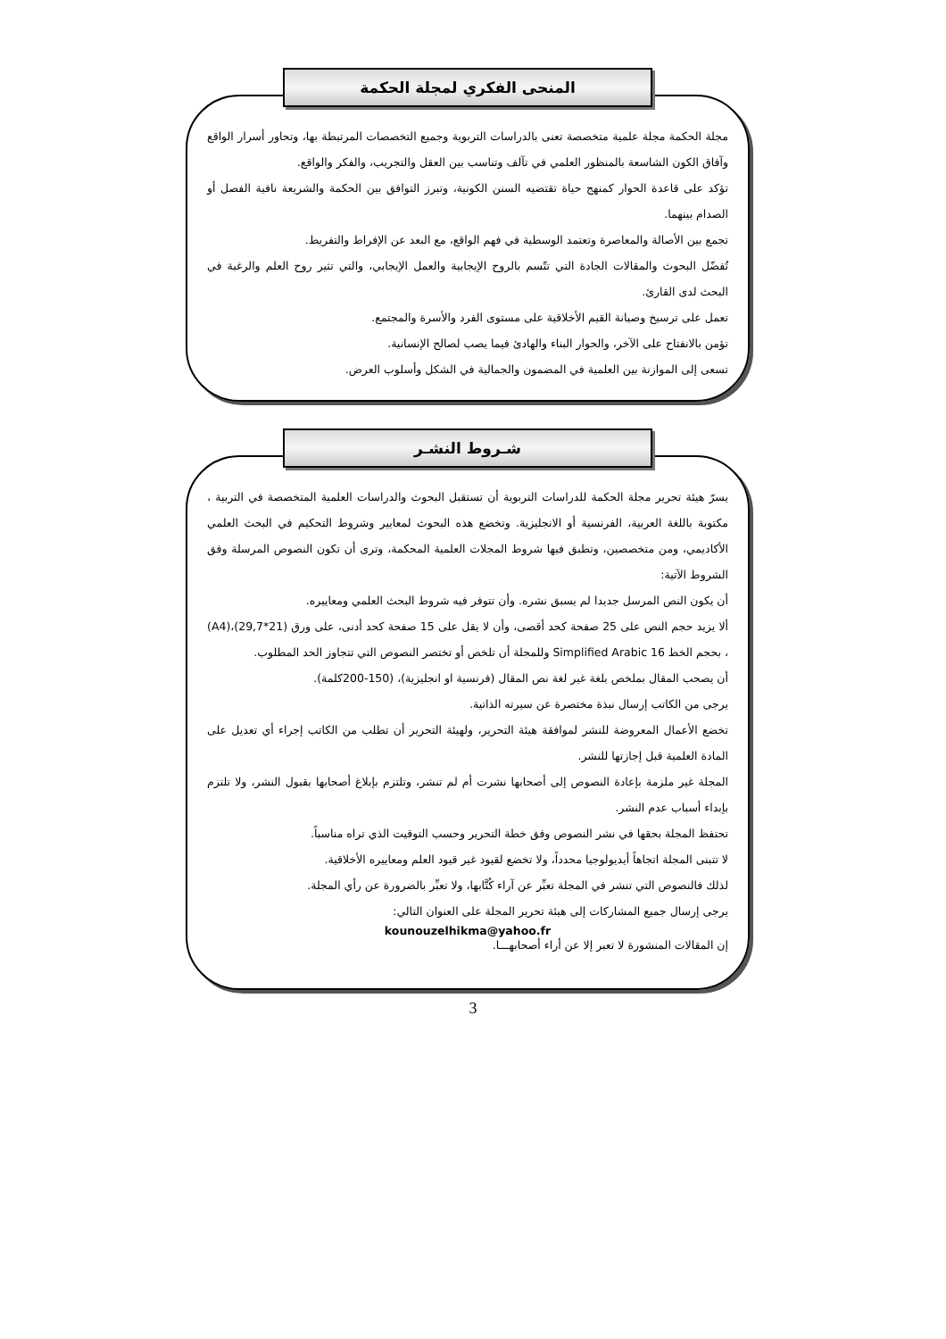المنحى الفكري لمجلة الحكمة
مجلة الحكمة مجلة علمية متخصصة تعنى بالدراسات التربوية وجميع التخصصات المرتبطة بها، وتحاور أسرار الواقع وآفاق الكون الشاسعة بالمنظور العلمي في تآلف وتناسب بين العقل والتجريب، والفكر والواقع.
تؤكد على قاعدة الحوار كمنهج حياة تقتضيه السنن الكونية، وتبرز التوافق بين الحكمة والشريعة نافية الفصل أو الصدام بينهما.
تجمع بين الأصالة والمعاصرة وتعتمد الوسطية في فهم الواقع، مع البعد عن الإفراط والتفريط.
تُفضّل البحوث والمقالات الجادة التي تتّسم بالروح الإيجابية والعمل الإيجابي، والتي تثير روح العلم والرغبة في البحث لدى القارئ.
تعمل على ترسيخ وصيانة القيم الأخلاقية على مستوى الفرد والأسرة والمجتمع.
تؤمن بالانفتاح على الآخر، والحوار البناء والهادئ فيما يصب لصالح الإنسانية.
تسعى إلى الموازنة بين العلمية في المضمون والجمالية في الشكل وأسلوب العرض.
شـروط النشـر
يسرّ هيئة تحرير مجلة الحكمة للدراسات التربوية أن تستقبل البحوث والدراسات العلمية المتخصصة في التربية ، مكتوبة باللغة العربية، الفرنسية أو الانجليزية. وتخضع هذه البحوث لمعايير وشروط التحكيم في البحث العلمي الأكاديمي، ومن متخصصين، وتطبق فيها شروط المجلات العلمية المحكمة، وترى أن تكون النصوص المرسلة وفق الشروط الآتية:
أن يكون النص المرسل جديدا لم يسبق نشره. وأن تتوفر فيه شروط البحث العلمي ومعاييره.
ألا يزيد حجم النص على 25 صفحة كحد أقصى، وأن لا يقل على 15 صفحة كحد أدنى، على ورق (21*29,7)،(A4) ، بحجم الخط Simplified Arabic 16 وللمجلة أن تلخص أو تختصر النصوص التي تتجاوز الحد المطلوب.
أن يصحب المقال بملخص بلغة غير لغة نص المقال (فرنسية او انجليزية)، (150-200كلمة).
يرجى من الكاتب إرسال نبذة مختصرة عن سيرته الذاتية.
تخضع الأعمال المعروضة للنشر لموافقة هيئة التحرير، ولهيئة التحرير أن تطلب من الكاتب إجراء أي تعديل على المادة العلمية قبل إجازتها للنشر.
المجلة غير ملزمة بإعادة النصوص إلى أصحابها نشرت أم لم تنشر، وتلتزم بإبلاغ أصحابها بقبول النشر، ولا تلتزم بإبداء أسباب عدم النشر.
تحتفظ المجلة بحقها في نشر النصوص وفق خطة التحرير وحسب التوقيت الذي تراه مناسباً.
لا تتبنى المجلة اتجاهاً أيديولوجيا محدداً، ولا تخضع لقيود غير قيود العلم ومعاييره الأخلاقية.
لذلك فالنصوص التي تنشر في المجلة تعبِّر عن آراء كُتَّابها، ولا تعبِّر بالضرورة عن رأي المجلة.
يرجى إرسال جميع المشاركات إلى هيئة تحرير المجلة على العنوان التالي:
kounouzelhikma@yahoo.fr
إن المقالات المنشورة لا تعبر إلا عن أراء أصحابهـــا.
3